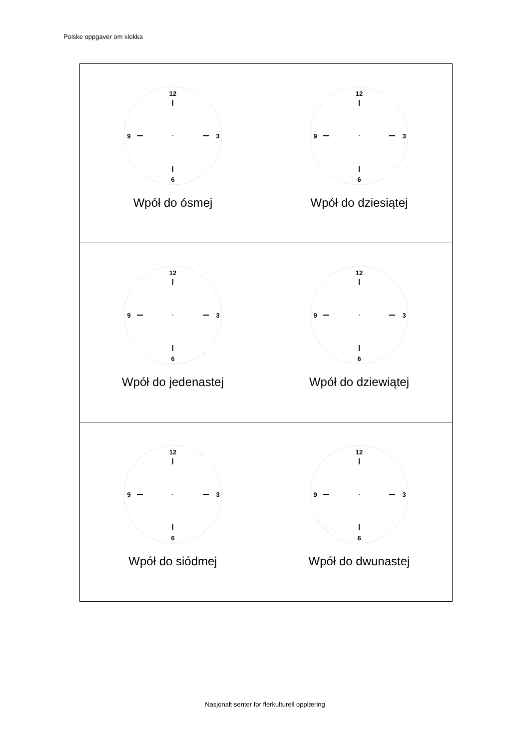Polske oppgaver om klokka
| 12 3 6 9 Wpół do ósmej | 12 3 6 9 Wpół do dziesiątej |
| 12 3 6 9 Wpół do jedenastej | 12 3 6 9 Wpół do dziewiątej |
| 12 3 6 9 Wpół do siódmej | 12 3 6 9 Wpół do dwunastej |
Nasjonalt senter for flerkulturell opplæring